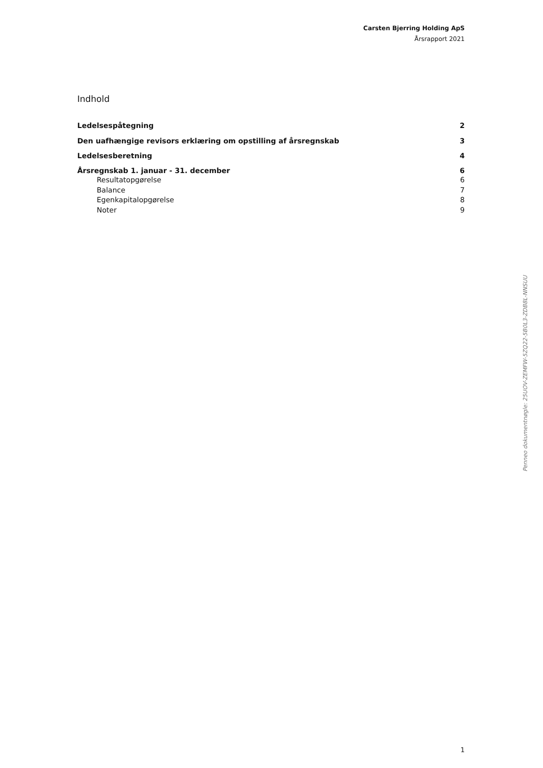Carsten Bjerring Holding ApS
Årsrapport 2021
Indhold
Ledelsespåtegning 2
Den uafhængige revisors erklæring om opstilling af årsregnskab 3
Ledelsesberetning 4
Årsregnskab 1. januar - 31. december 6
Resultatopgørelse 6
Balance 7
Egenkapitalopgørelse 8
Noter 9
1
Penneo dokumentnøgle: 25UOV-ZEMFW-5ZQ22-5B0L3-ZDB8L-NNSUU